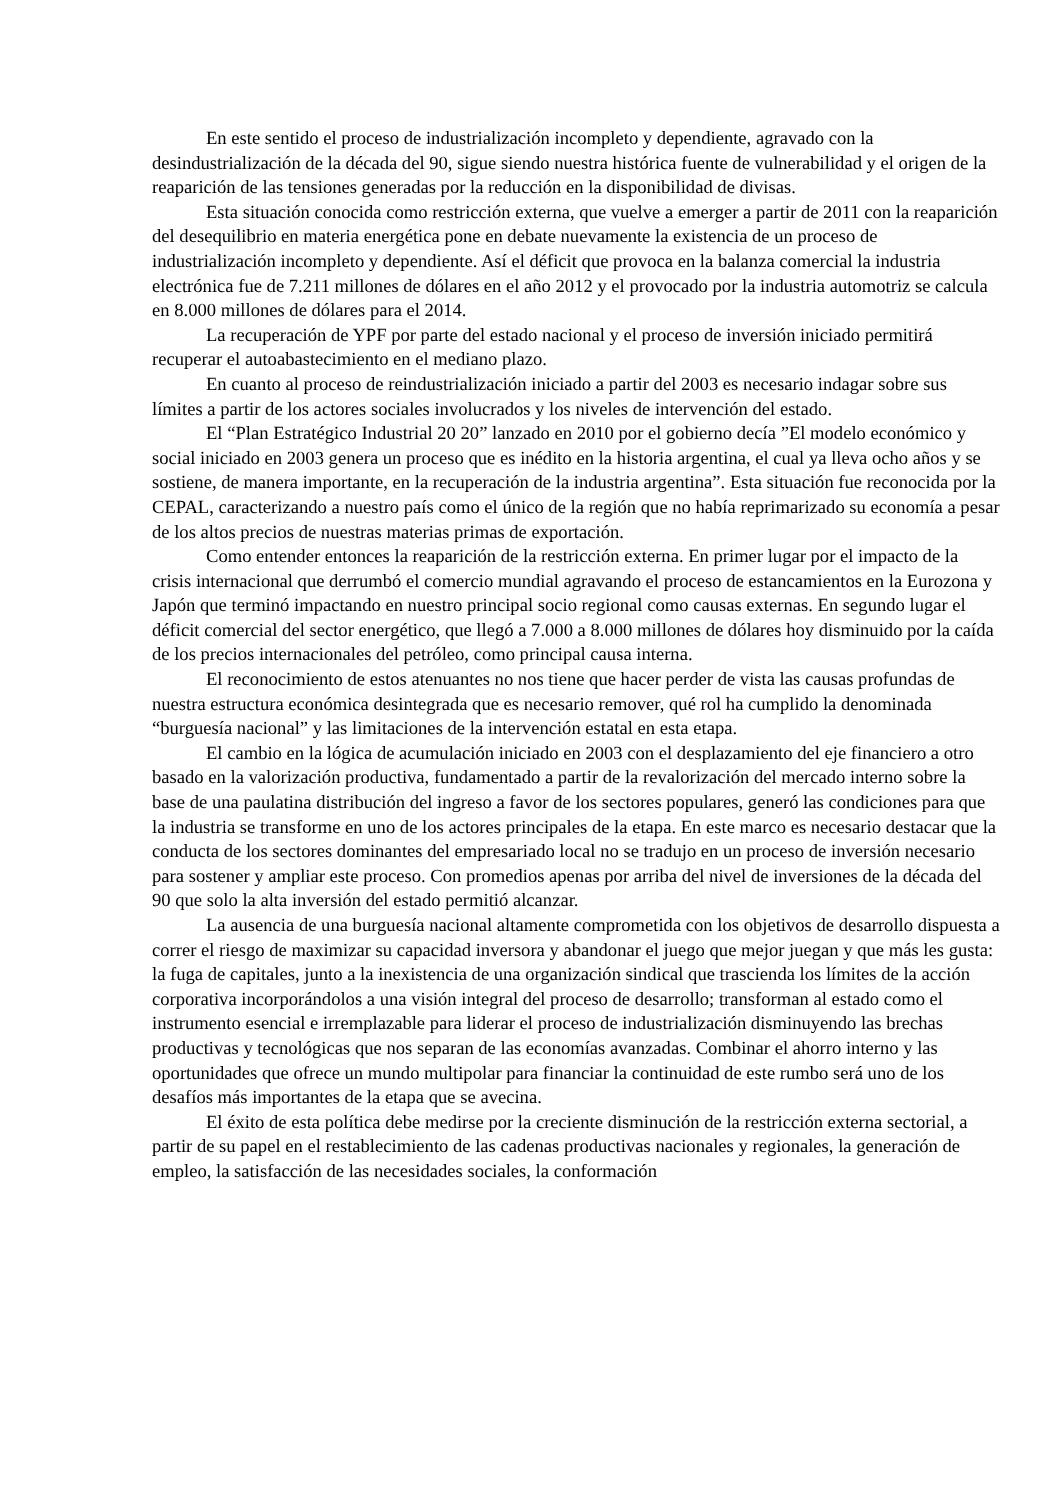En este sentido el proceso de industrialización incompleto y dependiente, agravado con la desindustrialización de la década del 90, sigue siendo nuestra histórica fuente de vulnerabilidad y el origen de la reaparición de las tensiones generadas por la reducción en la disponibilidad de divisas.
Esta situación conocida como restricción externa, que vuelve a emerger a partir de 2011 con la reaparición del desequilibrio en materia energética pone en debate nuevamente la existencia de un proceso de industrialización incompleto y dependiente. Así el déficit que provoca en la balanza comercial la industria electrónica fue de 7.211 millones de dólares en el año 2012 y el provocado por la industria automotriz se calcula en 8.000 millones de dólares para el 2014.
La recuperación de YPF por parte del estado nacional y el proceso de inversión iniciado permitirá recuperar el autoabastecimiento en el mediano plazo.
En cuanto al proceso de reindustrialización iniciado a partir del 2003 es necesario indagar sobre sus límites a partir de los actores sociales involucrados y los niveles de intervención del estado.
El “Plan Estratégico Industrial 20 20” lanzado en 2010 por el gobierno decía ”El modelo económico y social iniciado en 2003 genera un proceso que es inédito en la historia argentina, el cual ya lleva ocho años y se sostiene, de manera importante, en la recuperación de la industria argentina”. Esta situación fue reconocida por la CEPAL, caracterizando a nuestro país como el único de la región que no había reprimarizado su economía a pesar de los altos precios de nuestras materias primas de exportación.
Como entender entonces la reaparición de la restricción externa. En primer lugar por el impacto de la crisis internacional que derrumbó el comercio mundial agravando el proceso de estancamientos en la Eurozona y Japón que terminó impactando en nuestro principal socio regional como causas externas. En segundo lugar el déficit comercial del sector energético, que llegó a 7.000 a 8.000 millones de dólares hoy disminuido por la caída de los precios internacionales del petróleo, como principal causa interna.
El reconocimiento de estos atenuantes no nos tiene que hacer perder de vista las causas profundas de nuestra estructura económica desintegrada que es necesario remover, qué rol ha cumplido la denominada “burguesía nacional” y las limitaciones de la intervención estatal en esta etapa.
El cambio en la lógica de acumulación iniciado en 2003 con el desplazamiento del eje financiero a otro basado en la valorización productiva, fundamentado a partir de la revalorización del mercado interno sobre la base de una paulatina distribución del ingreso a favor de los sectores populares, generó las condiciones para que la industria se transforme en uno de los actores principales de la etapa. En este marco es necesario destacar que la conducta de los sectores dominantes del empresariado local no se tradujo en un proceso de inversión necesario para sostener y ampliar este proceso. Con promedios apenas por arriba del nivel de inversiones de la década del 90 que solo la alta inversión del estado permitió alcanzar.
La ausencia de una burguesía nacional altamente comprometida con los objetivos de desarrollo dispuesta a correr el riesgo de maximizar su capacidad inversora y abandonar el juego que mejor juegan y que más les gusta: la fuga de capitales, junto a la inexistencia de una organización sindical que trascienda los límites de la acción corporativa incorporándolos a una visión integral del proceso de desarrollo; transforman al estado como el instrumento esencial e irremplazable para liderar el proceso de industrialización disminuyendo las brechas productivas y tecnológicas que nos separan de las economías avanzadas. Combinar el ahorro interno y las oportunidades que ofrece un mundo multipolar para financiar la continuidad de este rumbo será uno de los desafíos más importantes de la etapa que se avecina.
El éxito de esta política debe medirse por la creciente disminución de la restricción externa sectorial, a partir de su papel en el restablecimiento de las cadenas productivas nacionales y regionales, la generación de empleo, la satisfacción de las necesidades sociales, la conformación